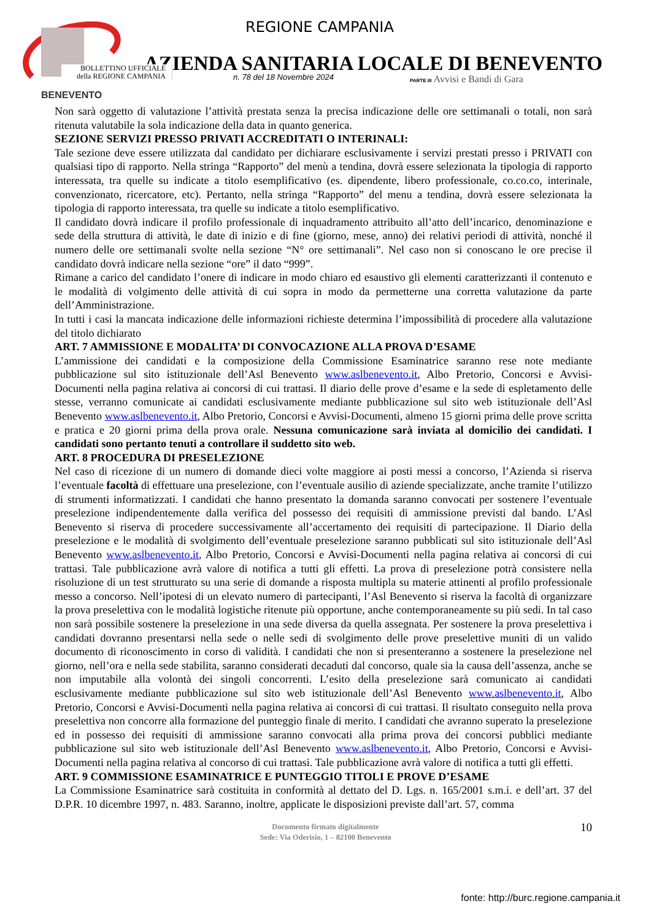BENEVENTO
REGIONE CAMPANIA
AZIENDA SANITARIA LOCALE DI BENEVENTO
BOLLETTINO UFFICIALE
della REGIONE CAMPANIA
n. 78 del 18 Novembre 2024
PARTE III Avvisi e Bandi di Gara
Non sarà oggetto di valutazione l’attività prestata senza la precisa indicazione delle ore settimanali o totali, non sarà ritenuta valutabile la sola indicazione della data in quanto generica.
SEZIONE SERVIZI PRESSO PRIVATI ACCREDITATI O INTERINALI:
Tale sezione deve essere utilizzata dal candidato per dichiarare esclusivamente i servizi prestati presso i PRIVATI con qualsiasi tipo di rapporto. Nella stringa “Rapporto” del menù a tendina, dovrà essere selezionata la tipologia di rapporto interessata, tra quelle su indicate a titolo esemplificativo (es. dipendente, libero professionale, co.co.co, interinale, convenzionato, ricercatore, etc). Pertanto, nella stringa “Rapporto” del menu a tendina, dovrà essere selezionata la tipologia di rapporto interessata, tra quelle su indicate a titolo esemplificativo.
Il candidato dovrà indicare il profilo professionale di inquadramento attribuito all’atto dell’incarico, denominazione e sede della struttura di attività, le date di inizio e di fine (giorno, mese, anno) dei relativi periodi di attività, nonché il numero delle ore settimanali svolte nella sezione “N° ore settimanali”. Nel caso non si conoscano le ore precise il candidato dovrà indicare nella sezione “ore” il dato “999”.
Rimane a carico del candidato l’onere di indicare in modo chiaro ed esaustivo gli elementi caratterizzanti il contenuto e le modalità di volgimento delle attività di cui sopra in modo da permetterne una corretta valutazione da parte dell’Amministrazione.
In tutti i casi la mancata indicazione delle informazioni richieste determina l’impossibilità di procedere alla valutazione del titolo dichiarato
ART. 7 AMMISSIONE E MODALITA’ DI CONVOCAZIONE ALLA PROVA D’ESAME
L’ammissione dei candidati e la composizione della Commissione Esaminatrice saranno rese note mediante pubblicazione sul sito istituzionale dell’Asl Benevento www.aslbenevento.it, Albo Pretorio, Concorsi e Avvisi-Documenti nella pagina relativa ai concorsi di cui trattasi. Il diario delle prove d’esame e la sede di espletamento delle stesse, verranno comunicate ai candidati esclusivamente mediante pubblicazione sul sito web istituzionale dell’Asl Benevento www.aslbenevento.it, Albo Pretorio, Concorsi e Avvisi-Documenti, almeno 15 giorni prima delle prove scritta e pratica e 20 giorni prima della prova orale. Nessuna comunicazione sarà inviata al domicilio dei candidati. I candidati sono pertanto tenuti a controllare il suddetto sito web.
ART. 8 PROCEDURA DI PRESELEZIONE
Nel caso di ricezione di un numero di domande dieci volte maggiore ai posti messi a concorso, l’Azienda si riserva l’eventuale facoltà di effettuare una preselezione, con l’eventuale ausilio di aziende specializzate, anche tramite l’utilizzo di strumenti informatizzati. I candidati che hanno presentato la domanda saranno convocati per sostenere l’eventuale preselezione indipendentemente dalla verifica del possesso dei requisiti di ammissione previsti dal bando. L’Asl Benevento si riserva di procedere successivamente all’accertamento dei requisiti di partecipazione. Il Diario della preselezione e le modalità di svolgimento dell’eventuale preselezione saranno pubblicati sul sito istituzionale dell’Asl Benevento www.aslbenevento.it, Albo Pretorio, Concorsi e Avvisi-Documenti nella pagina relativa ai concorsi di cui trattasi. Tale pubblicazione avrà valore di notifica a tutti gli effetti. La prova di preselezione potrà consistere nella risoluzione di un test strutturato su una serie di domande a risposta multipla su materie attinenti al profilo professionale messo a concorso. Nell’ipotesi di un elevato numero di partecipanti, l’Asl Benevento si riserva la facoltà di organizzare la prova preselettiva con le modalità logistiche ritenute più opportune, anche contemporaneamente su più sedi. In tal caso non sarà possibile sostenere la preselezione in una sede diversa da quella assegnata. Per sostenere la prova preselettiva i candidati dovranno presentarsi nella sede o nelle sedi di svolgimento delle prove preselettive muniti di un valido documento di riconoscimento in corso di validità. I candidati che non si presenteranno a sostenere la preselezione nel giorno, nell’ora e nella sede stabilita, saranno considerati decaduti dal concorso, quale sia la causa dell’assenza, anche se non imputabile alla volontà dei singoli concorrenti. L’esito della preselezione sarà comunicato ai candidati esclusivamente mediante pubblicazione sul sito web istituzionale dell’Asl Benevento www.aslbenevento.it, Albo Pretorio, Concorsi e Avvisi-Documenti nella pagina relativa ai concorsi di cui trattasi. Il risultato conseguito nella prova preselettiva non concorre alla formazione del punteggio finale di merito. I candidati che avranno superato la preselezione ed in possesso dei requisiti di ammissione saranno convocati alla prima prova dei concorsi pubblici mediante pubblicazione sul sito web istituzionale dell’Asl Benevento www.aslbenevento.it, Albo Pretorio, Concorsi e Avvisi-Documenti nella pagina relativa al concorso di cui trattasi. Tale pubblicazione avrà valore di notifica a tutti gli effetti.
ART. 9 COMMISSIONE ESAMINATRICE E PUNTEGGIO TITOLI E PROVE D’ESAME
La Commissione Esaminatrice sarà costituita in conformità al dettato del D. Lgs. n. 165/2001 s.m.i. e dell’art. 37 del D.P.R. 10 dicembre 1997, n. 483. Saranno, inoltre, applicate le disposizioni previste dall’art. 57, comma
Documento firmato digitalmente
Sede: Via Oderisio, 1 – 82100 Benevento
10
fonte: http://burc.regione.campania.it